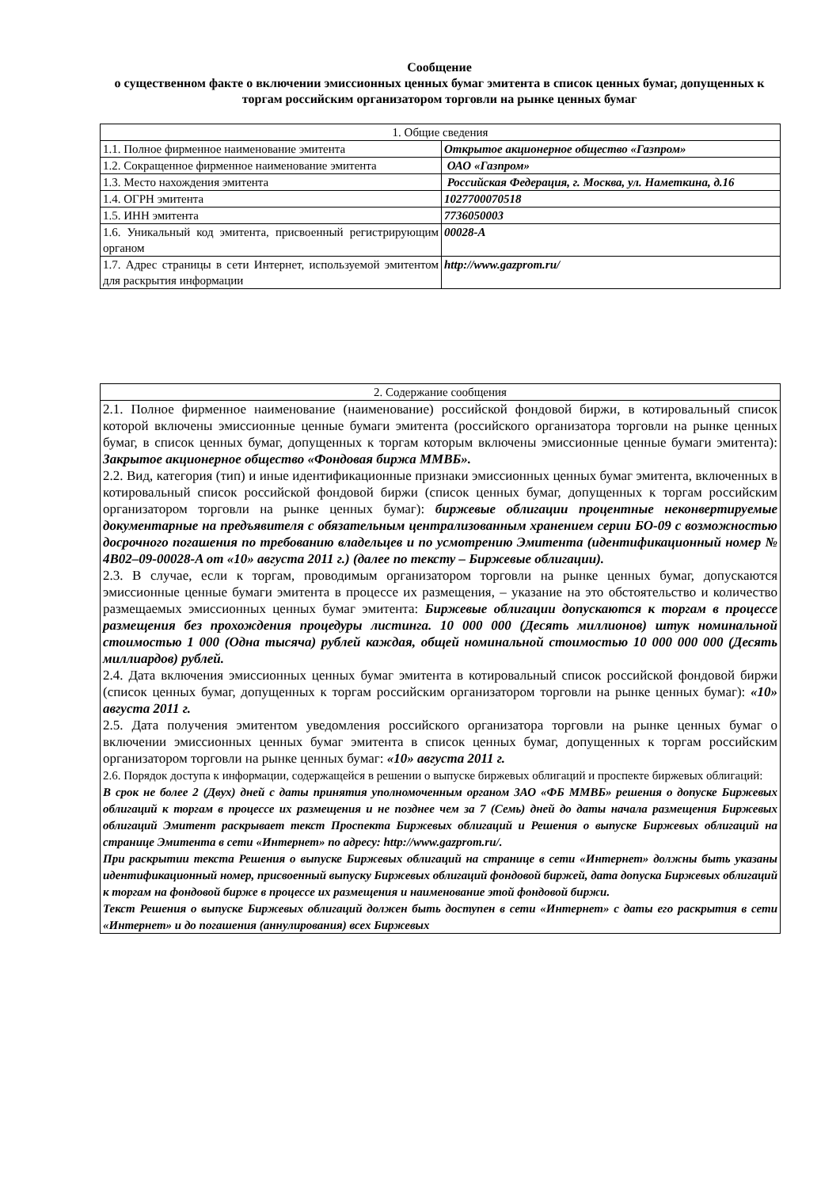Сообщение
о существенном факте о включении эмиссионных ценных бумаг эмитента в список ценных бумаг, допущенных к торгам российским организатором торговли на рынке ценных бумаг
| 1. Общие сведения | |
| 1.1. Полное фирменное наименование эмитента | Открытое акционерное общество «Газпром» |
| 1.2. Сокращенное фирменное наименование эмитента | ОАО «Газпром» |
| 1.3. Место нахождения эмитента | Российская Федерация, г. Москва, ул. Наметкина, д.16 |
| 1.4. ОГРН эмитента | 1027700070518 |
| 1.5. ИНН эмитента | 7736050003 |
| 1.6. Уникальный код эмитента, присвоенный регистрирующим органом | 00028-A |
| 1.7. Адрес страницы в сети Интернет, используемой эмитентом для раскрытия информации | http://www.gazprom.ru/ |
| 2. Содержание сообщения |
| 2.1. Полное фирменное наименование (наименование) российской фондовой биржи, в котировальный список которой включены эмиссионные ценные бумаги эмитента (российского организатора торговли на рынке ценных бумаг, в список ценных бумаг, допущенных к торгам которым включены эмиссионные ценные бумаги эмитента): Закрытое акционерное общество «Фондовая биржа ММВБ». 2.2. Вид, категория (тип) и иные идентификационные признаки эмиссионных ценных бумаг эмитента, включенных в котировальный список российской фондовой биржи (список ценных бумаг, допущенных к торгам российским организатором торговли на рынке ценных бумаг): биржевые облигации процентные неконвертируемые документарные на предъявителя с обязательным централизованным хранением серии БО-09 с возможностью досрочного погашения по требованию владельцев и по усмотрению Эмитента (идентификационный номер № 4B02–09-00028-A от «10» августа 2011 г.) (далее по тексту – Биржевые облигации). 2.3. В случае, если к торгам, проводимым организатором торговли на рынке ценных бумаг, допускаются эмиссионные ценные бумаги эмитента в процессе их размещения, – указание на это обстоятельство и количество размещаемых эмиссионных ценных бумаг эмитента: Биржевые облигации допускаются к торгам в процессе размещения без прохождения процедуры листинга. 10 000 000 (Десять миллионов) штук номинальной стоимостью 1 000 (Одна тысяча) рублей каждая, общей номинальной стоимостью 10 000 000 000 (Десять миллиардов) рублей. 2.4. Дата включения эмиссионных ценных бумаг эмитента в котировальный список российской фондовой биржи (список ценных бумаг, допущенных к торгам российским организатором торговли на рынке ценных бумаг): «10» августа 2011 г. 2.5. Дата получения эмитентом уведомления российского организатора торговли на рынке ценных бумаг о включении эмиссионных ценных бумаг эмитента в список ценных бумаг, допущенных к торгам российским организатором торговли на рынке ценных бумаг: «10» августа 2011 г. 2.6. Порядок доступа к информации, содержащейся в решении о выпуске биржевых облигаций и проспекте биржевых облигаций: В срок не более 2 (Двух) дней с даты принятия уполномоченным органом ЗАО «ФБ ММВБ» решения о допуске Биржевых облигаций к торгам в процессе их размещения и не позднее чем за 7 (Семь) дней до даты начала размещения Биржевых облигаций Эмитент раскрывает текст Проспекта Биржевых облигаций и Решения о выпуске Биржевых облигаций на странице Эмитента в сети «Интернет» по адресу: http://www.gazprom.ru/. При раскрытии текста Решения о выпуске Биржевых облигаций на странице в сети «Интернет» должны быть указаны идентификационный номер, присвоенный выпуску Биржевых облигаций фондовой биржей, дата допуска Биржевых облигаций к торгам на фондовой бирже в процессе их размещения и наименование этой фондовой биржи. Текст Решения о выпуске Биржевых облигаций должен быть доступен в сети «Интернет» с даты его раскрытия в сети «Интернет» и до погашения (аннулирования) всех Биржевых |